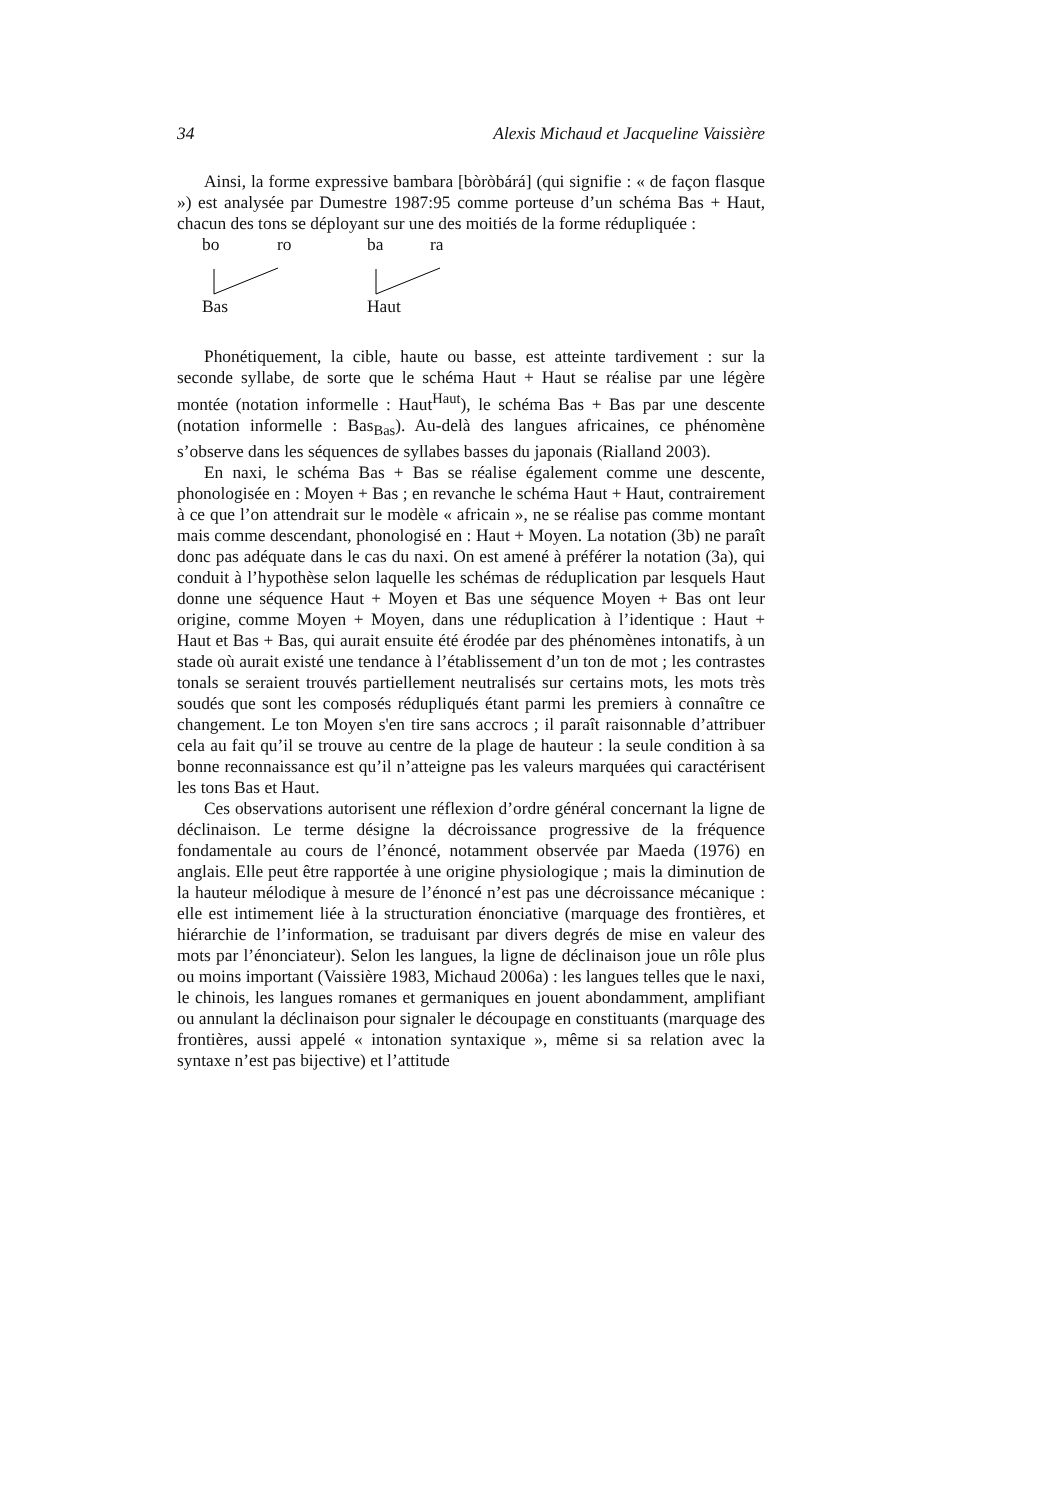34 Alexis Michaud et Jacqueline Vaissière
Ainsi, la forme expressive bambara [bòròbárá] (qui signifie : « de façon flasque ») est analysée par Dumestre 1987:95 comme porteuse d’un schéma Bas + Haut, chacun des tons se déployant sur une des moitiés de la forme rédupliquée :
bo ro ba ra
Bas Haut
Phonétiquement, la cible, haute ou basse, est atteinte tardivement : sur la seconde syllabe, de sorte que le schéma Haut + Haut se réalise par une légère montée (notation informelle : Haut<sup>Haut</sup>), le schéma Bas + Bas par une descente (notation informelle : Bas<sub>Bas</sub>). Au-delà des langues africaines, ce phénomène s’observe dans les séquences de syllabes basses du japonais (Rialland 2003).
En naxi, le schéma Bas + Bas se réalise également comme une descente, phonologisée en : Moyen + Bas ; en revanche le schéma Haut + Haut, contrairement à ce que l’on attendrait sur le modèle « africain », ne se réalise pas comme montant mais comme descendant, phonologisé en : Haut + Moyen. La notation (3b) ne paraît donc pas adéquate dans le cas du naxi. On est amené à préférer la notation (3a), qui conduit à l’hypothèse selon laquelle les schémas de réduplication par lesquels Haut donne une séquence Haut + Moyen et Bas une séquence Moyen + Bas ont leur origine, comme Moyen + Moyen, dans une réduplication à l’identique : Haut + Haut et Bas + Bas, qui aurait ensuite été érodée par des phénomènes intonatifs, à un stade où aurait existé une tendance à l’établissement d’un ton de mot ; les contrastes tonals se seraient trouvés partiellement neutralisés sur certains mots, les mots très soudés que sont les composés rédupliqués étant parmi les premiers à connaître ce changement. Le ton Moyen s'en tire sans accrocs ; il paraît raisonnable d’attribuer cela au fait qu’il se trouve au centre de la plage de hauteur : la seule condition à sa bonne reconnaissance est qu’il n’atteigne pas les valeurs marquées qui caractérisent les tons Bas et Haut.
Ces observations autorisent une réflexion d’ordre général concernant la ligne de déclinaison. Le terme désigne la décroissance progressive de la fréquence fondamentale au cours de l’énoncé, notamment observée par Maeda (1976) en anglais. Elle peut être rapportée à une origine physiologique ; mais la diminution de la hauteur mélodique à mesure de l’énoncé n’est pas une décroissance mécanique : elle est intimement liée à la structuration énonciative (marquage des frontières, et hiérarchie de l’information, se traduisant par divers degrés de mise en valeur des mots par l’énonciateur). Selon les langues, la ligne de déclinaison joue un rôle plus ou moins important (Vaissière 1983, Michaud 2006a) : les langues telles que le naxi, le chinois, les langues romanes et germaniques en jouent abondamment, amplifiant ou annulant la déclinaison pour signaler le découpage en constituants (marquage des frontières, aussi appelé « intonation syntaxique », même si sa relation avec la syntaxe n’est pas bijective) et l’attitude